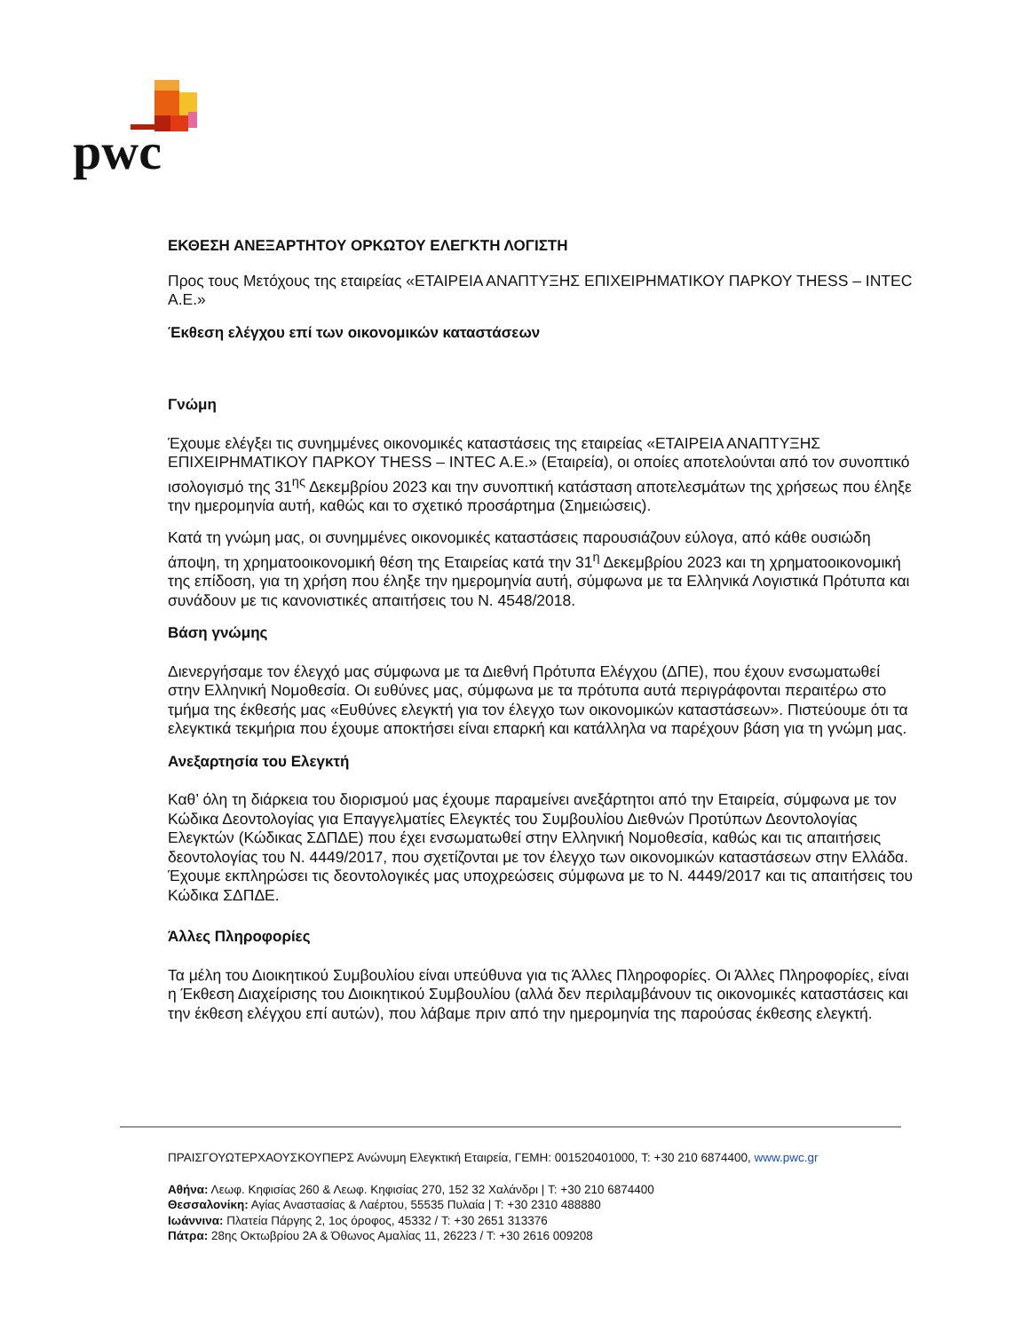pwc
ΕΚΘΕΣΗ ΑΝΕΞΑΡΤΗΤΟΥ ΟΡΚΩΤΟΥ ΕΛΕΓΚΤΗ ΛΟΓΙΣΤΗ
Προς τους Μετόχους της εταιρείας «ΕΤΑΙΡΕΙΑ ΑΝΑΠΤΥΞΗΣ ΕΠΙΧΕΙΡΗΜΑΤΙΚΟΥ ΠΑΡΚΟΥ THESS – INTEC A.E.»
Έκθεση ελέγχου επί των οικονομικών καταστάσεων
Γνώμη
Έχουμε ελέγξει τις συνημμένες οικονομικές καταστάσεις της εταιρείας «ΕΤΑΙΡΕΙΑ ΑΝΑΠΤΥΞΗΣ ΕΠΙΧΕΙΡΗΜΑΤΙΚΟΥ ΠΑΡΚΟΥ THESS – INTEC A.E.» (Εταιρεία), οι οποίες αποτελούνται από τον συνοπτικό ισολογισμό της 31<sup>ης</sup> Δεκεμβρίου 2023 και την συνοπτική κατάσταση αποτελεσμάτων της χρήσεως που έληξε την ημερομηνία αυτή, καθώς και το σχετικό προσάρτημα (Σημειώσεις).
Κατά τη γνώμη μας, οι συνημμένες οικονομικές καταστάσεις παρουσιάζουν εύλογα, από κάθε ουσιώδη άποψη, τη χρηματοοικονομική θέση της Εταιρείας κατά την 31<sup>η</sup> Δεκεμβρίου 2023 και τη χρηματοοικονομική της επίδοση, για τη χρήση που έληξε την ημερομηνία αυτή, σύμφωνα με τα Ελληνικά Λογιστικά Πρότυπα και συνάδουν με τις κανονιστικές απαιτήσεις του Ν. 4548/2018.
Βάση γνώμης
Διενεργήσαμε τον έλεγχό μας σύμφωνα με τα Διεθνή Πρότυπα Ελέγχου (ΔΠΕ), που έχουν ενσωματωθεί στην Ελληνική Νομοθεσία. Οι ευθύνες μας, σύμφωνα με τα πρότυπα αυτά περιγράφονται περαιτέρω στο τμήμα της έκθεσής μας «Ευθύνες ελεγκτή για τον έλεγχο των οικονομικών καταστάσεων». Πιστεύουμε ότι τα ελεγκτικά τεκμήρια που έχουμε αποκτήσει είναι επαρκή και κατάλληλα να παρέχουν βάση για τη γνώμη μας.
Ανεξαρτησία του Ελεγκτή
Καθ’ όλη τη διάρκεια του διορισμού μας έχουμε παραμείνει ανεξάρτητοι από την Εταιρεία, σύμφωνα με τον Κώδικα Δεοντολογίας για Επαγγελματίες Ελεγκτές του Συμβουλίου Διεθνών Προτύπων Δεοντολογίας Ελεγκτών (Κώδικας ΣΔΠΔΕ) που έχει ενσωματωθεί στην Ελληνική Νομοθεσία, καθώς και τις απαιτήσεις δεοντολογίας του Ν. 4449/2017, που σχετίζονται με τον έλεγχο των οικονομικών καταστάσεων στην Ελλάδα. Έχουμε εκπληρώσει τις δεοντολογικές μας υποχρεώσεις σύμφωνα με το Ν. 4449/2017 και τις απαιτήσεις του Κώδικα ΣΔΠΔΕ.
Άλλες Πληροφορίες
Τα μέλη του Διοικητικού Συμβουλίου είναι υπεύθυνα για τις Άλλες Πληροφορίες. Οι Άλλες Πληροφορίες, είναι η Έκθεση Διαχείρισης του Διοικητικού Συμβουλίου (αλλά δεν περιλαμβάνουν τις οικονομικές καταστάσεις και την έκθεση ελέγχου επί αυτών), που λάβαμε πριν από την ημερομηνία της παρούσας έκθεσης ελεγκτή.
ΠΡΑΙΣΓΟΥΩΤΕΡΧΑΟΥΣΚΟΥΠΕΡΣ Ανώνυμη Ελεγκτική Εταιρεία, ΓΕΜΗ: 001520401000, T: +30 210 6874400, www.pwc.gr
Αθήνα: Λεωφ. Κηφισίας 260 & Λεωφ. Κηφισίας 270, 152 32 Χαλάνδρι | T: +30 210 6874400
Θεσσαλονίκη: Αγίας Αναστασίας & Λαέρτου, 55535 Πυλαία | T: +30 2310 488880
Ιωάννινα: Πλατεία Πάργης 2, 1ος όροφος, 45332 / T: +30 2651 313376
Πάτρα: 28ης Οκτωβρίου 2Α & Όθωνος Αμαλίας 11, 26223 / T: +30 2616 009208